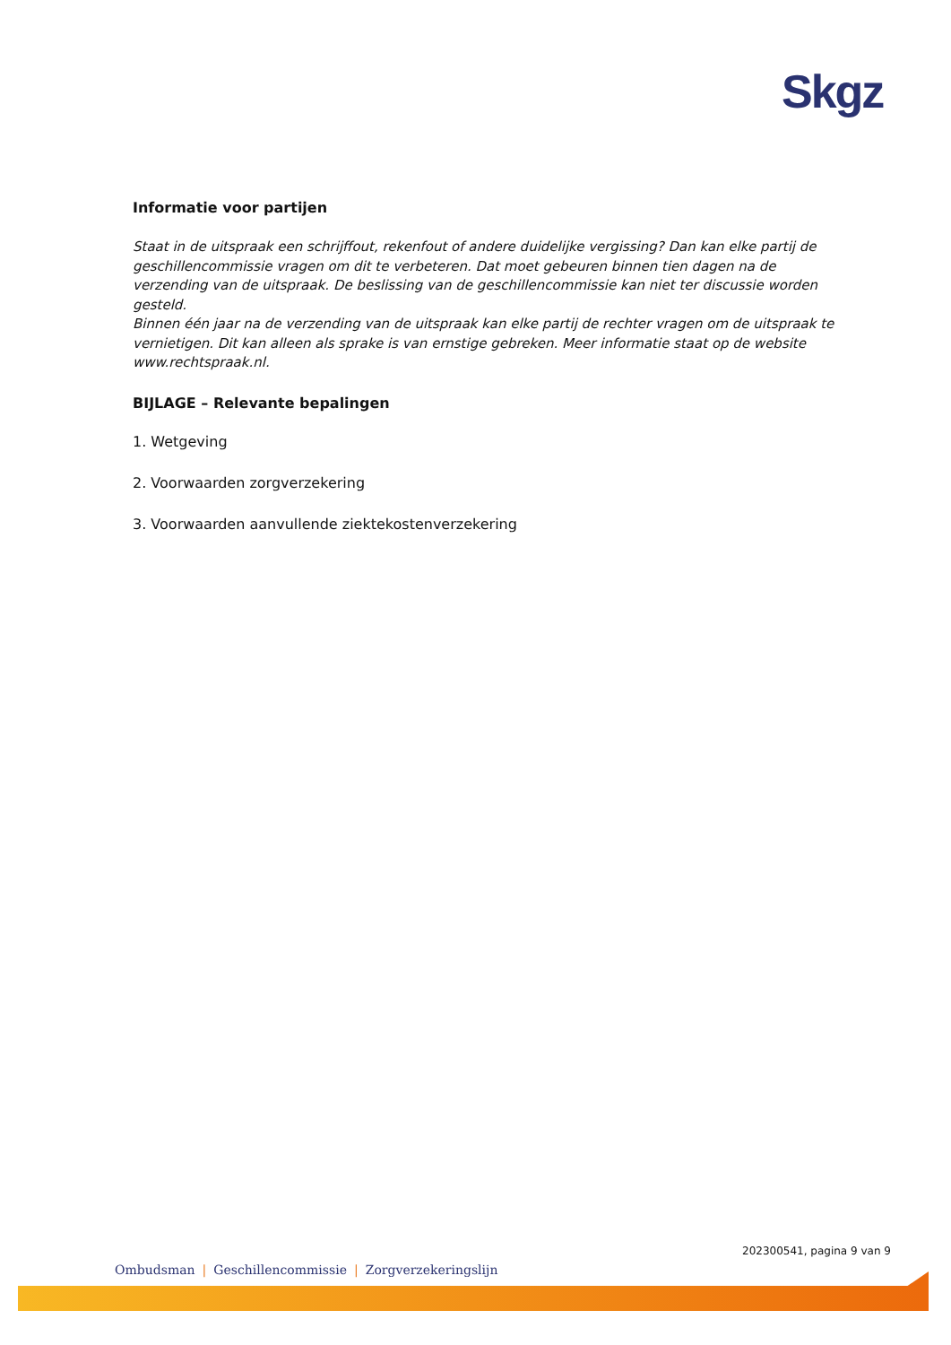Skgz
Informatie voor partijen
Staat in de uitspraak een schrijffout, rekenfout of andere duidelijke vergissing? Dan kan elke partij de geschillencommissie vragen om dit te verbeteren. Dat moet gebeuren binnen tien dagen na de verzending van de uitspraak. De beslissing van de geschillencommissie kan niet ter discussie worden gesteld.
Binnen één jaar na de verzending van de uitspraak kan elke partij de rechter vragen om de uitspraak te vernietigen. Dit kan alleen als sprake is van ernstige gebreken. Meer informatie staat op de website www.rechtspraak.nl.
BIJLAGE – Relevante bepalingen
1. Wetgeving
2. Voorwaarden zorgverzekering
3. Voorwaarden aanvullende ziektekostenverzekering
202300541, pagina 9 van 9
Ombudsman | Geschillencommissie | Zorgverzekeringslijn